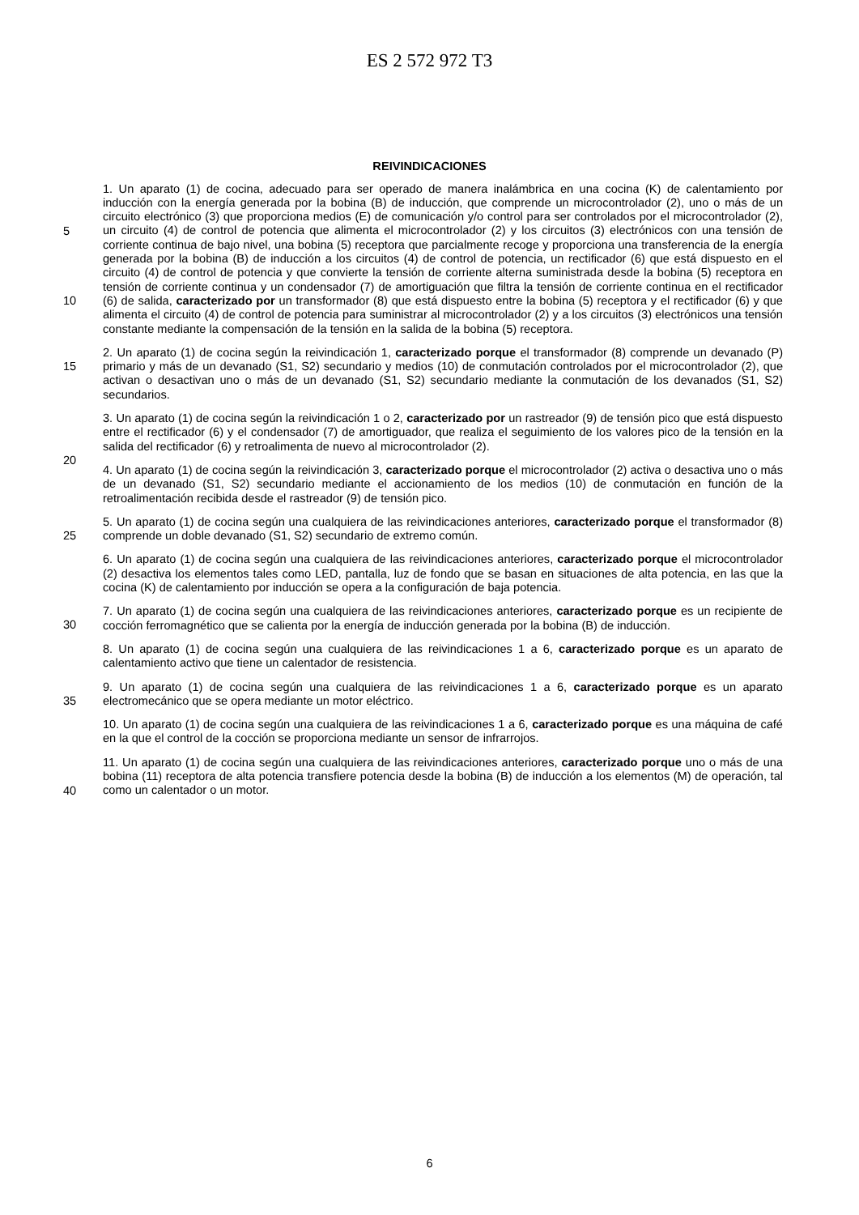ES 2 572 972 T3
REIVINDICACIONES
1. Un aparato (1) de cocina, adecuado para ser operado de manera inalámbrica en una cocina (K) de calentamiento por inducción con la energía generada por la bobina (B) de inducción, que comprende un microcontrolador (2), uno o más de un circuito electrónico (3) que proporciona medios (E) de comunicación y/o control para ser controlados por
5
el microcontrolador (2), un circuito (4) de control de potencia que alimenta el microcontrolador (2) y los circuitos (3) electrónicos con una tensión de corriente continua de bajo nivel, una bobina (5) receptora que parcialmente recoge y proporciona una transferencia de la energía generada por la bobina (B) de inducción a los circuitos (4) de control de potencia, un rectificador (6) que está dispuesto en el circuito (4) de control de potencia y que convierte la tensión de corriente alterna suministrada desde la bobina (5) receptora en tensión de corriente continua y un condensador (7)
10
de amortiguación que filtra la tensión de corriente continua en el rectificador (6) de salida, caracterizado por un transformador (8) que está dispuesto entre la bobina (5) receptora y el rectificador (6) y que alimenta el circuito (4) de control de potencia para suministrar al microcontrolador (2) y a los circuitos (3) electrónicos una tensión constante mediante la compensación de la tensión en la salida de la bobina (5) receptora.
2. Un aparato (1) de cocina según la reivindicación 1, caracterizado porque el transformador (8) comprende un
15
devanado (P) primario y más de un devanado (S1, S2) secundario y medios (10) de conmutación controlados por el microcontrolador (2), que activan o desactivan uno o más de un devanado (S1, S2) secundario mediante la conmutación de los devanados (S1, S2) secundarios.
3. Un aparato (1) de cocina según la reivindicación 1 o 2, caracterizado por un rastreador (9) de tensión pico que está dispuesto entre el rectificador (6) y el condensador (7) de amortiguador, que realiza el seguimiento de los
20
valores pico de la tensión en la salida del rectificador (6) y retroalimenta de nuevo al microcontrolador (2).
4. Un aparato (1) de cocina según la reivindicación 3, caracterizado porque el microcontrolador (2) activa o desactiva uno o más de un devanado (S1, S2) secundario mediante el accionamiento de los medios (10) de conmutación en función de la retroalimentación recibida desde el rastreador (9) de tensión pico.
5. Un aparato (1) de cocina según una cualquiera de las reivindicaciones anteriores, caracterizado porque el
25
transformador (8) comprende un doble devanado (S1, S2) secundario de extremo común.
6. Un aparato (1) de cocina según una cualquiera de las reivindicaciones anteriores, caracterizado porque el microcontrolador (2) desactiva los elementos tales como LED, pantalla, luz de fondo que se basan en situaciones de alta potencia, en las que la cocina (K) de calentamiento por inducción se opera a la configuración de baja potencia.
7. Un aparato (1) de cocina según una cualquiera de las reivindicaciones anteriores, caracterizado porque es un
30
recipiente de cocción ferromagnético que se calienta por la energía de inducción generada por la bobina (B) de inducción.
8. Un aparato (1) de cocina según una cualquiera de las reivindicaciones 1 a 6, caracterizado porque es un aparato de calentamiento activo que tiene un calentador de resistencia.
9. Un aparato (1) de cocina según una cualquiera de las reivindicaciones 1 a 6, caracterizado porque es un aparato
35
electromecánico que se opera mediante un motor eléctrico.
10. Un aparato (1) de cocina según una cualquiera de las reivindicaciones 1 a 6, caracterizado porque es una máquina de café en la que el control de la cocción se proporciona mediante un sensor de infrarrojos.
11. Un aparato (1) de cocina según una cualquiera de las reivindicaciones anteriores, caracterizado porque uno o más de una bobina (11) receptora de alta potencia transfiere potencia desde la bobina (B) de inducción a los
40
elementos (M) de operación, tal como un calentador o un motor.
6